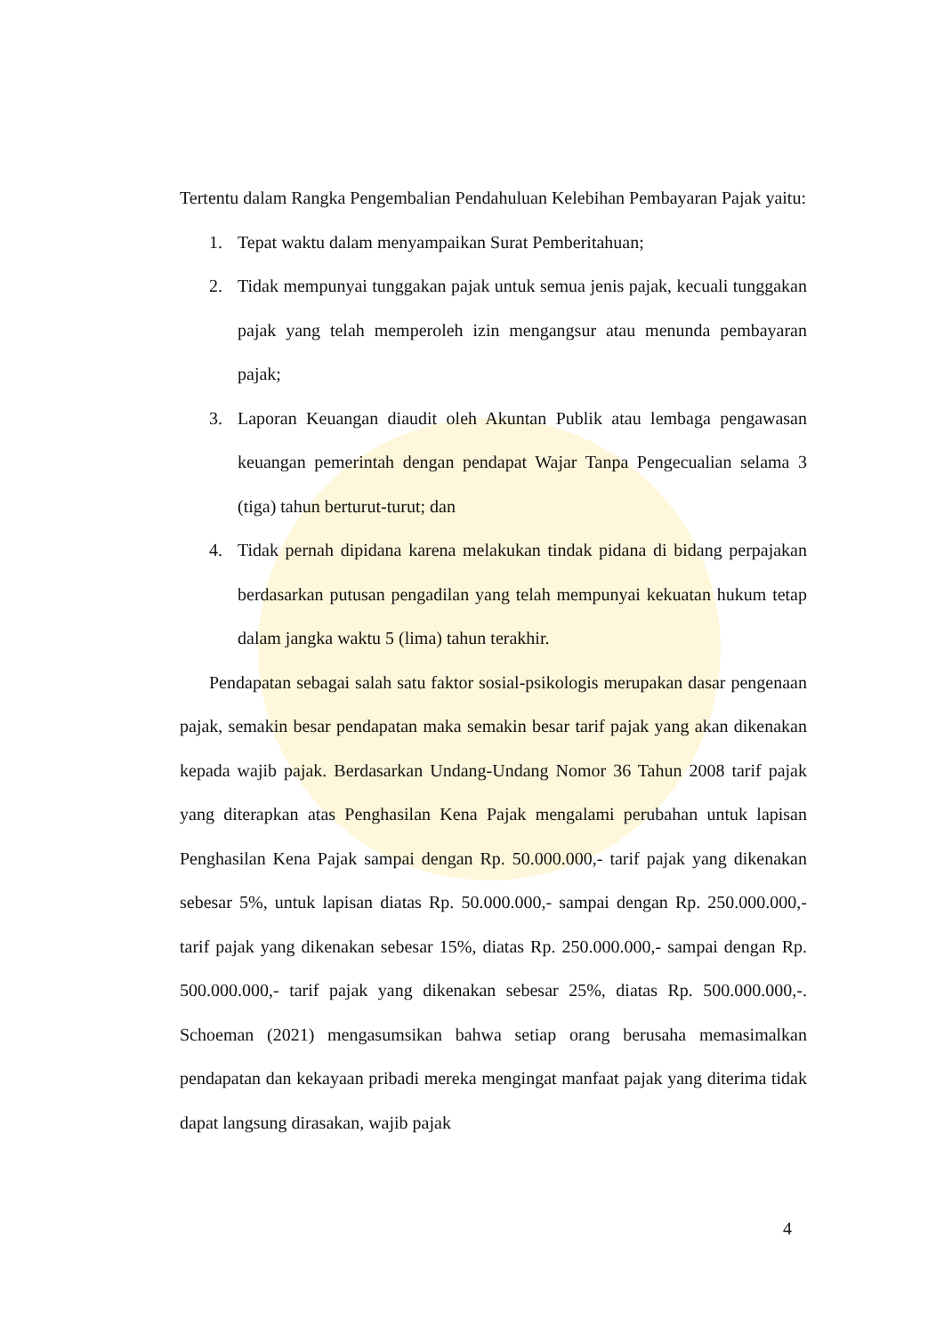Tertentu dalam Rangka Pengembalian Pendahuluan Kelebihan Pembayaran Pajak yaitu:
1. Tepat waktu dalam menyampaikan Surat Pemberitahuan;
2. Tidak mempunyai tunggakan pajak untuk semua jenis pajak, kecuali tunggakan pajak yang telah memperoleh izin mengangsur atau menunda pembayaran pajak;
3. Laporan Keuangan diaudit oleh Akuntan Publik atau lembaga pengawasan keuangan pemerintah dengan pendapat Wajar Tanpa Pengecualian selama 3 (tiga) tahun berturut-turut; dan
4. Tidak pernah dipidana karena melakukan tindak pidana di bidang perpajakan berdasarkan putusan pengadilan yang telah mempunyai kekuatan hukum tetap dalam jangka waktu 5 (lima) tahun terakhir.
Pendapatan sebagai salah satu faktor sosial-psikologis merupakan dasar pengenaan pajak, semakin besar pendapatan maka semakin besar tarif pajak yang akan dikenakan kepada wajib pajak. Berdasarkan Undang-Undang Nomor 36 Tahun 2008 tarif pajak yang diterapkan atas Penghasilan Kena Pajak mengalami perubahan untuk lapisan Penghasilan Kena Pajak sampai dengan Rp. 50.000.000,- tarif pajak yang dikenakan sebesar 5%, untuk lapisan diatas Rp. 50.000.000,- sampai dengan Rp. 250.000.000,- tarif pajak yang dikenakan sebesar 15%, diatas Rp. 250.000.000,- sampai dengan Rp. 500.000.000,- tarif pajak yang dikenakan sebesar 25%, diatas Rp. 500.000.000,-. Schoeman (2021) mengasumsikan bahwa setiap orang berusaha memasimalkan pendapatan dan kekayaan pribadi mereka mengingat manfaat pajak yang diterima tidak dapat langsung dirasakan, wajib pajak
4